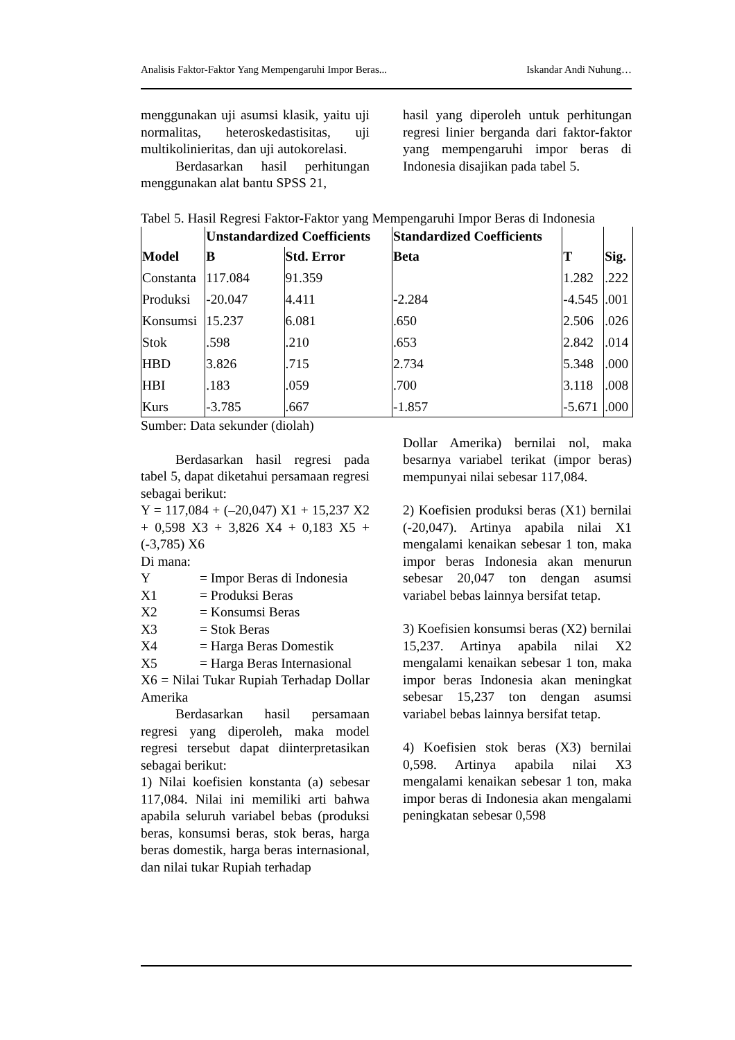Analisis Faktor-Faktor Yang Mempengaruhi Impor Beras... Iskandar Andi Nuhung…
menggunakan uji asumsi klasik, yaitu uji normalitas, heteroskedastisitas, uji multikolinieritas, dan uji autokorelasi.
Berdasarkan hasil perhitungan menggunakan alat bantu SPSS 21,
hasil yang diperoleh untuk perhitungan regresi linier berganda dari faktor-faktor yang mempengaruhi impor beras di Indonesia disajikan pada tabel 5.
Tabel 5. Hasil Regresi Faktor-Faktor yang Mempengaruhi Impor Beras di Indonesia
| Model | Unstandardized Coefficients | | Standardized Coefficients | T | Sig. |
| --- | --- | --- | --- | --- | --- |
| | B | Std. Error | Beta | | |
| Constanta | 117.084 | 91.359 | | 1.282 | .222 |
| Produksi | -20.047 | 4.411 | -2.284 | -4.545 | .001 |
| Konsumsi | 15.237 | 6.081 | .650 | 2.506 | .026 |
| Stok | .598 | .210 | .653 | 2.842 | .014 |
| HBD | 3.826 | .715 | 2.734 | 5.348 | .000 |
| HBI | .183 | .059 | .700 | 3.118 | .008 |
| Kurs | -3.785 | .667 | -1.857 | -5.671 | .000 |
Sumber: Data sekunder (diolah)
Berdasarkan hasil regresi pada tabel 5, dapat diketahui persamaan regresi sebagai berikut:
Y = 117,084 + (–20,047) X1 + 15,237 X2 + 0,598 X3 + 3,826 X4 + 0,183 X5 + (-3,785) X6
Di mana:
Y = Impor Beras di Indonesia
X1 = Produksi Beras
X2 = Konsumsi Beras
X3 = Stok Beras
X4 = Harga Beras Domestik
X5 = Harga Beras Internasional
X6 = Nilai Tukar Rupiah Terhadap Dollar Amerika
Berdasarkan hasil persamaan regresi yang diperoleh, maka model regresi tersebut dapat diinterpretasikan sebagai berikut:
1) Nilai koefisien konstanta (a) sebesar 117,084. Nilai ini memiliki arti bahwa apabila seluruh variabel bebas (produksi beras, konsumsi beras, stok beras, harga beras domestik, harga beras internasional, dan nilai tukar Rupiah terhadap
Dollar Amerika) bernilai nol, maka besarnya variabel terikat (impor beras) mempunyai nilai sebesar 117,084.
2) Koefisien produksi beras (X1) bernilai (-20,047). Artinya apabila nilai X1 mengalami kenaikan sebesar 1 ton, maka impor beras Indonesia akan menurun sebesar 20,047 ton dengan asumsi variabel bebas lainnya bersifat tetap.
3) Koefisien konsumsi beras (X2) bernilai 15,237. Artinya apabila nilai X2 mengalami kenaikan sebesar 1 ton, maka impor beras Indonesia akan meningkat sebesar 15,237 ton dengan asumsi variabel bebas lainnya bersifat tetap.
4) Koefisien stok beras (X3) bernilai 0,598. Artinya apabila nilai X3 mengalami kenaikan sebesar 1 ton, maka impor beras di Indonesia akan mengalami peningkatan sebesar 0,598